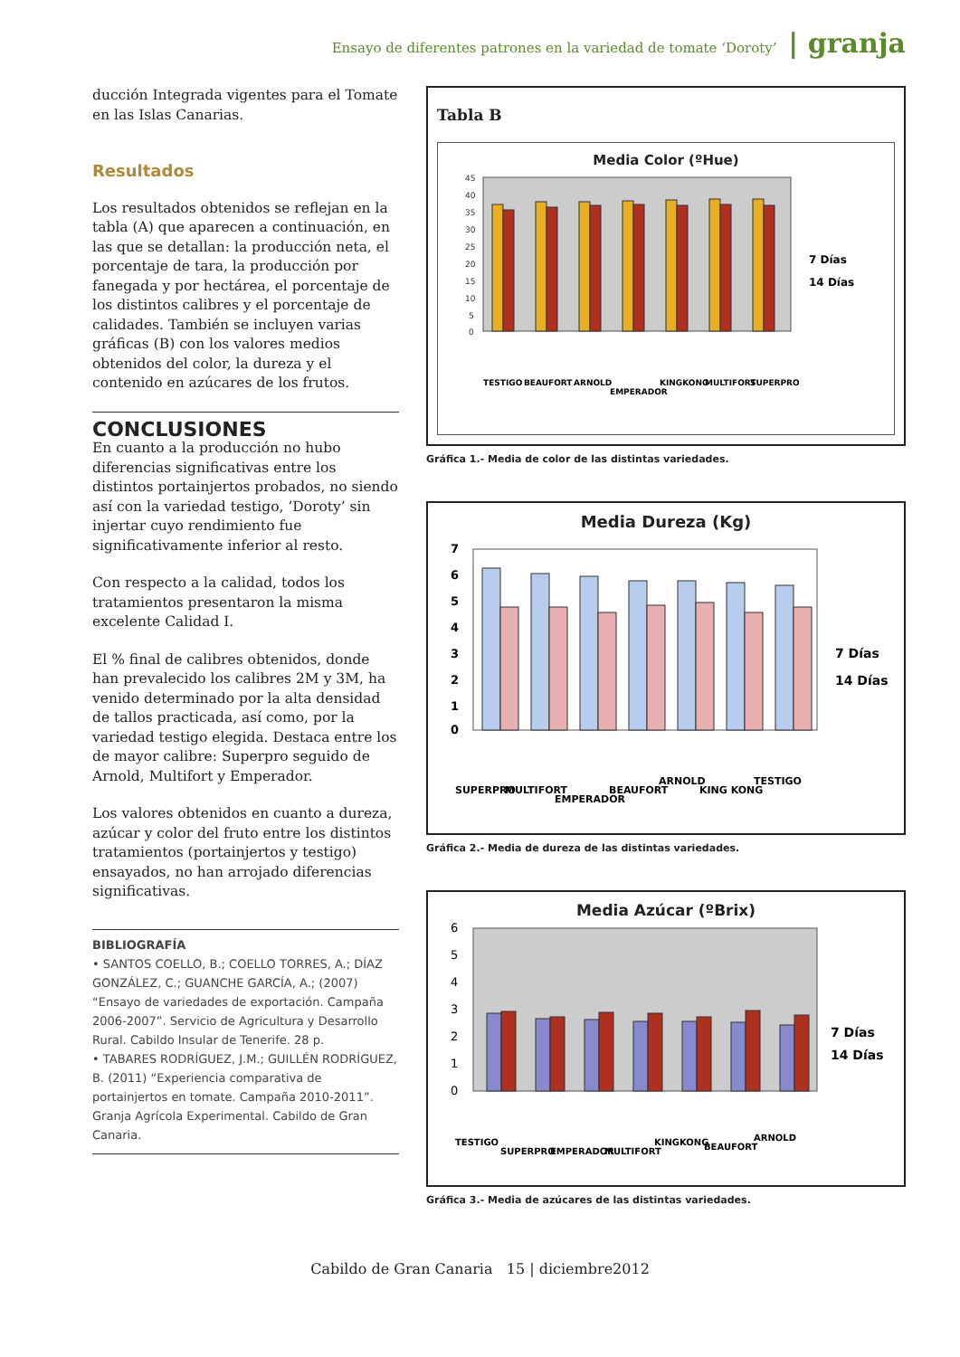Ensayo de diferentes patrones en la variedad de tomate ‘Doroty’ | granja
ducción Integrada vigentes para el Tomate en las Islas Canarias.
Resultados
Los resultados obtenidos se reflejan en la tabla (A) que aparecen a continuación, en las que se detallan: la producción neta, el porcentaje de tara, la producción por fanegada y por hectárea, el porcentaje de los distintos calibres y el porcentaje de calidades. También se incluyen varias gráficas (B) con los valores medios obtenidos del color, la dureza y el contenido en azúcares de los frutos.
CONCLUSIONES
En cuanto a la producción no hubo diferencias significativas entre los distintos portainjertos probados, no siendo así con la variedad testigo, ‘Doroty’ sin injertar cuyo rendimiento fue significativamente inferior al resto.
Con respecto a la calidad, todos los tratamientos presentaron la misma excelente Calidad I.
El % final de calibres obtenidos, donde han prevalecido los calibres 2M y 3M, ha venido determinado por la alta densidad de tallos practicada, así como, por la variedad testigo elegida. Destaca entre los de mayor calibre: Superpro seguido de Arnold, Multifort y Emperador.
Los valores obtenidos en cuanto a dureza, azúcar y color del fruto entre los distintos tratamientos (portainjertos y testigo) ensayados, no han arrojado diferencias significativas.
BIBLIOGRAFÍA
• SANTOS COELLO, B.; COELLO TORRES, A.; DÍAZ GONZÁLEZ, C.; GUANCHE GARCÍA, A.; (2007) “Ensayo de variedades de exportación. Campaña 2006-2007”. Servicio de Agricultura y Desarrollo Rural. Cabildo Insular de Tenerife. 28 p.
• TABARES RODRÍGUEZ, J.M.; GUILLÉN RODRÍGUEZ, B. (2011) “Experiencia comparativa de portainjertos en tomate. Campaña 2010-2011”. Granja Agrícola Experimental. Cabildo de Gran Canaria.
Tabla B
Media Color (ºHue)
45
40
35
30
25
20
15
10
5
0
TESTIGO
BEAUFORT
ARNOLD
EMPERADOR
KINGKONG
MULTIFORT
SUPERPRO
7 Días
14 Días
Gráfica 1.- Media de color de las distintas variedades.
Media Dureza (Kg)
7
6
5
4
3
2
1
0
SUPERPRO
MULTIFORT
EMPERADOR
BEAUFORT
ARNOLD
KING KONG
TESTIGO
7 Días
14 Días
Gráfica 2.- Media de dureza de las distintas variedades.
Media Azúcar (ºBrix)
6
5
4
3
2
1
0
TESTIGO
SUPERPRO
EMPERADOR
MULTIFORT
KINGKONG
BEAUFORT
ARNOLD
7 Días
14 Días
Gráfica 3.- Media de azúcares de las distintas variedades.
Cabildo de Gran Canaria 15 | diciembre2012